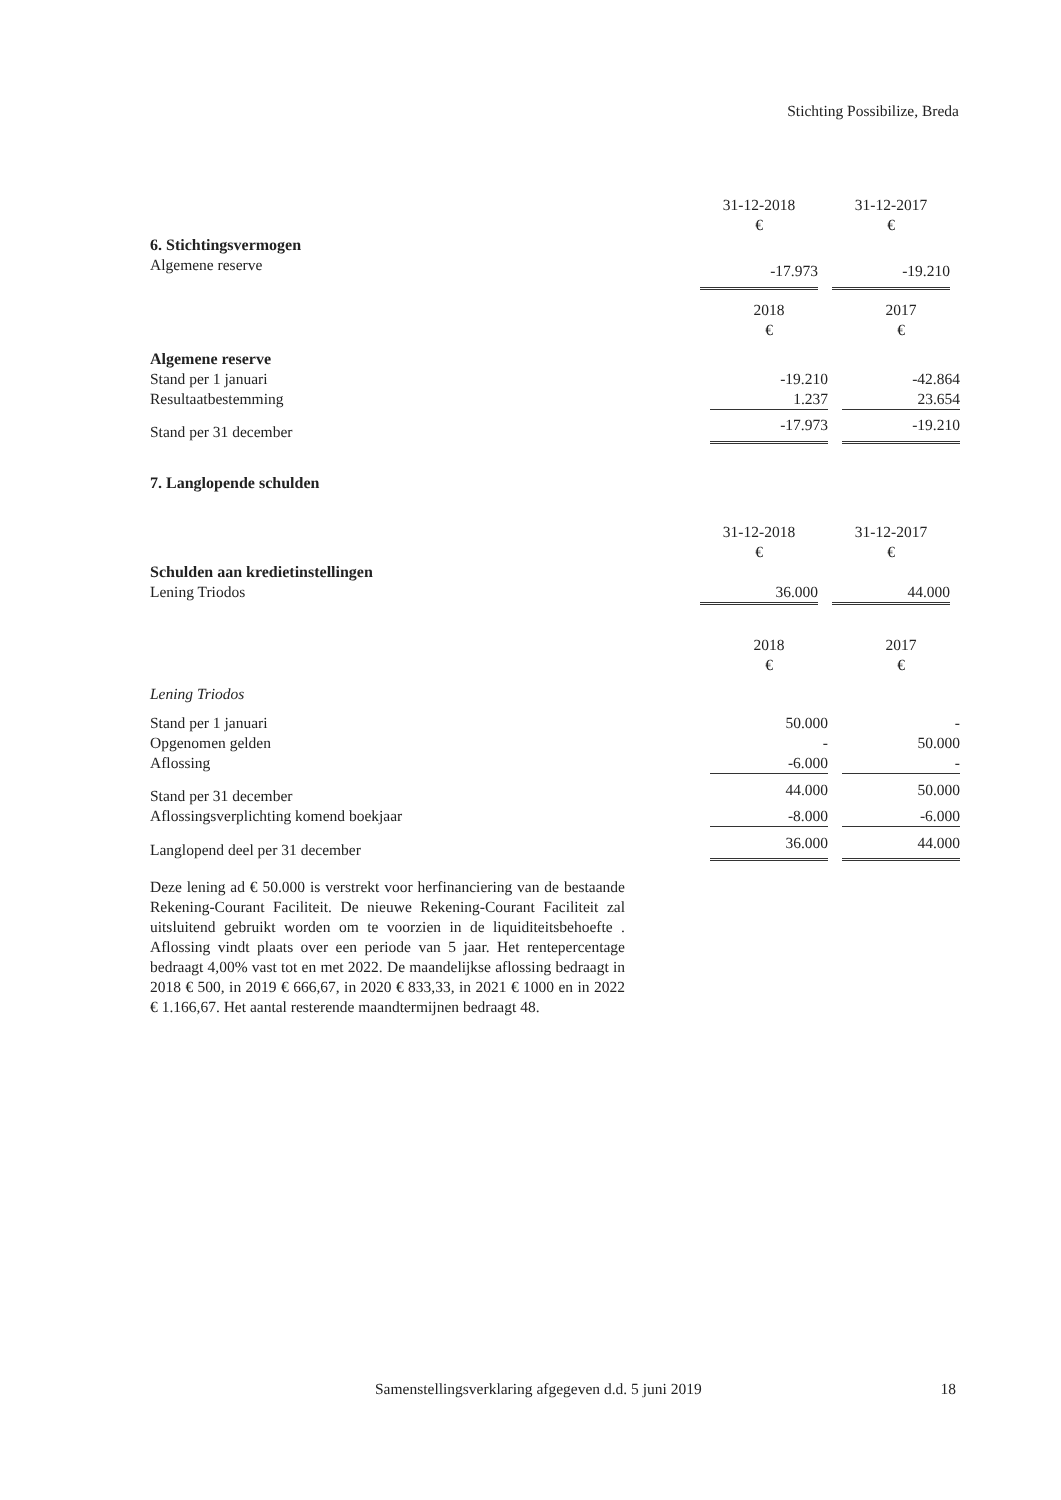Stichting Possibilize, Breda
| | 31-12-2018 | | 31-12-2017 | |
| | € | | € | |
| 6. Stichtingsvermogen | | | | |
| Algemene reserve | -17.973 | | -19.210 | |
| | 2018 | | 2017 |
| | € | | € |
| Algemene reserve | | | |
| Stand per 1 januari | -19.210 | | -42.864 |
| Resultaatbestemming | 1.237 | | 23.654 |
| Stand per 31 december | -17.973 | | -19.210 |
7. Langlopende schulden
| | 31-12-2018 | | 31-12-2017 | |
| | € | | € | |
| Schulden aan kredietinstellingen | | | | |
| Lening Triodos | 36.000 | | 44.000 | |
| | 2018 | | 2017 |
| | € | | € |
| Lening Triodos | | | |
| Stand per 1 januari | 50.000 | | - |
| Opgenomen gelden | - | | 50.000 |
| Aflossing | -6.000 | | - |
| Stand per 31 december | 44.000 | | 50.000 |
| Aflossingsverplichting komend boekjaar | -8.000 | | -6.000 |
| Langlopend deel per 31 december | 36.000 | | 44.000 |
Deze lening ad € 50.000 is verstrekt voor herfinanciering van de bestaande Rekening-Courant Faciliteit. De nieuwe Rekening-Courant Faciliteit zal uitsluitend gebruikt worden om te voorzien in de liquiditeitsbehoefte . Aflossing vindt plaats over een periode van 5 jaar. Het rentepercentage bedraagt 4,00% vast tot en met 2022. De maandelijkse aflossing bedraagt in 2018 € 500, in 2019 € 666,67, in 2020 € 833,33, in 2021 € 1000 en in 2022 € 1.166,67. Het aantal resterende maandtermijnen bedraagt 48.
Samenstellingsverklaring afgegeven d.d. 5 juni 2019 18